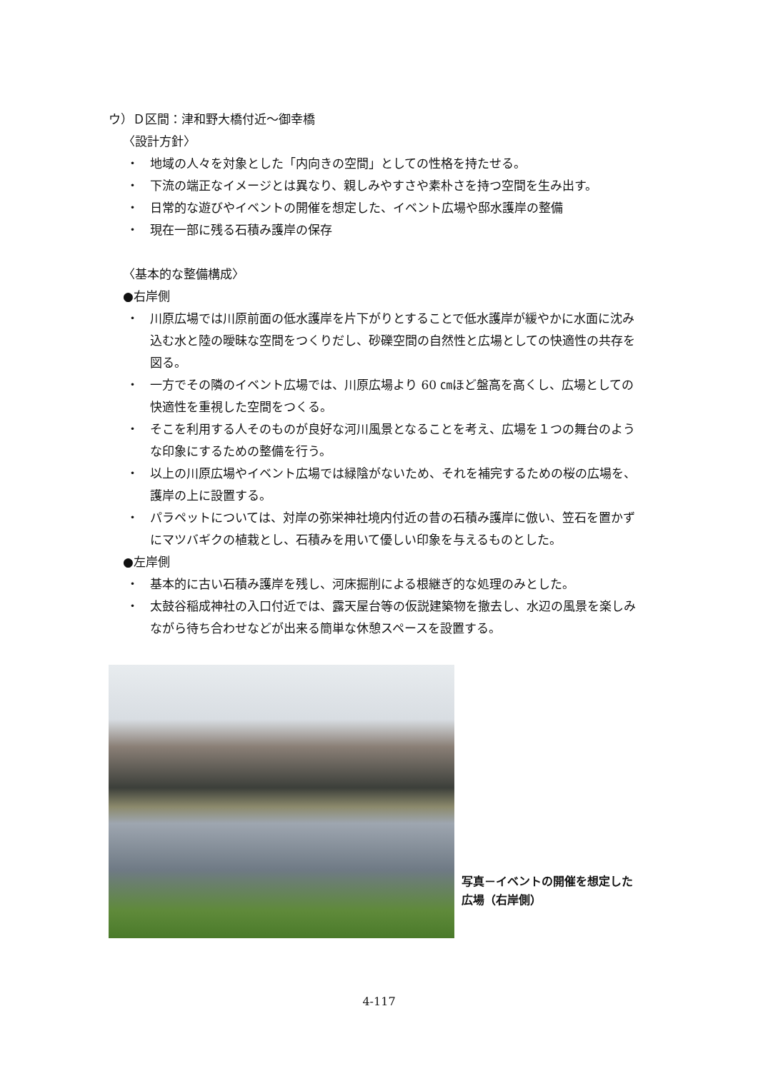ウ）Ｄ区間：津和野大橋付近〜御幸橋
〈設計方針〉
・ 地域の人々を対象とした「内向きの空間」としての性格を持たせる。
・ 下流の端正なイメージとは異なり、親しみやすさや素朴さを持つ空間を生み出す。
・ 日常的な遊びやイベントの開催を想定した、イベント広場や邸水護岸の整備
・ 現在一部に残る石積み護岸の保存
〈基本的な整備構成〉
●右岸側
・ 川原広場では川原前面の低水護岸を片下がりとすることで低水護岸が緩やかに水面に沈み込む水と陸の曖昧な空間をつくりだし、砂礫空間の自然性と広場としての快適性の共存を図る。
・ 一方でその隣のイベント広場では、川原広場より 60 ㎝ほど盤高を高くし、広場としての快適性を重視した空間をつくる。
・ そこを利用する人そのものが良好な河川風景となることを考え、広場を１つの舞台のような印象にするための整備を行う。
・ 以上の川原広場やイベント広場では緑陰がないため、それを補完するための桜の広場を、護岸の上に設置する。
・ パラペットについては、対岸の弥栄神社境内付近の昔の石積み護岸に倣い、笠石を置かずにマツバギクの植栽とし、石積みを用いて優しい印象を与えるものとした。
●左岸側
・ 基本的に古い石積み護岸を残し、河床掘削による根継ぎ的な処理のみとした。
・ 太鼓谷稲成神社の入口付近では、露天屋台等の仮説建築物を撤去し、水辺の風景を楽しみながら待ち合わせなどが出来る簡単な休憩スペースを設置する。
写真－イベントの開催を想定した広場（右岸側）
4-117